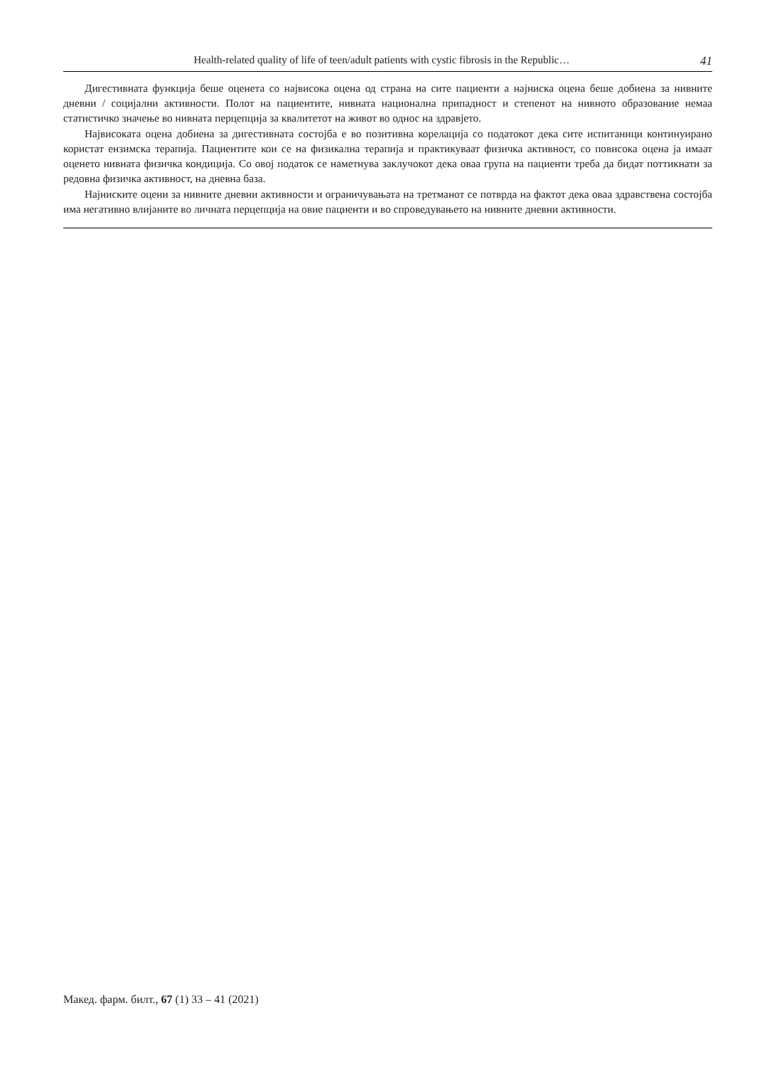Health-related quality of life of teen/adult patients with cystic fibrosis in the Republic… 41
Дигестивната функција беше оценета со највисока оцена од страна на сите пациенти а најниска оцена беше добиена за нивните дневни / социјални активности. Полот на пациентите, нивната национална припадност и степенот на нивното образование немаа статистичко значење во нивната перцепција за квалитетот на живот во однос на здравјето.
Највисоката оцена добиена за дигестивната состојба е во позитивна корелација со податокот дека сите испитаници континуирано користат ензимска терапија. Пациентите кои се на физикална терапија и практикуваат физичка активност, со повисока оцена ја имаат оценето нивната физичка кондиција. Со овој податок се наметнува заклучокот дека оваа група на пациенти треба да бидат поттикнати за редовна физичка активност, на дневна база.
Најниските оцени за нивните дневни активности и ограничувањата на третманот се потврда на фактот дека оваа здравствена состојба има негативно влијаните во личната перцепција на овие пациенти и во спроведувањето на нивните дневни активности.
Макед. фарм. билт., 67 (1) 33 – 41 (2021)